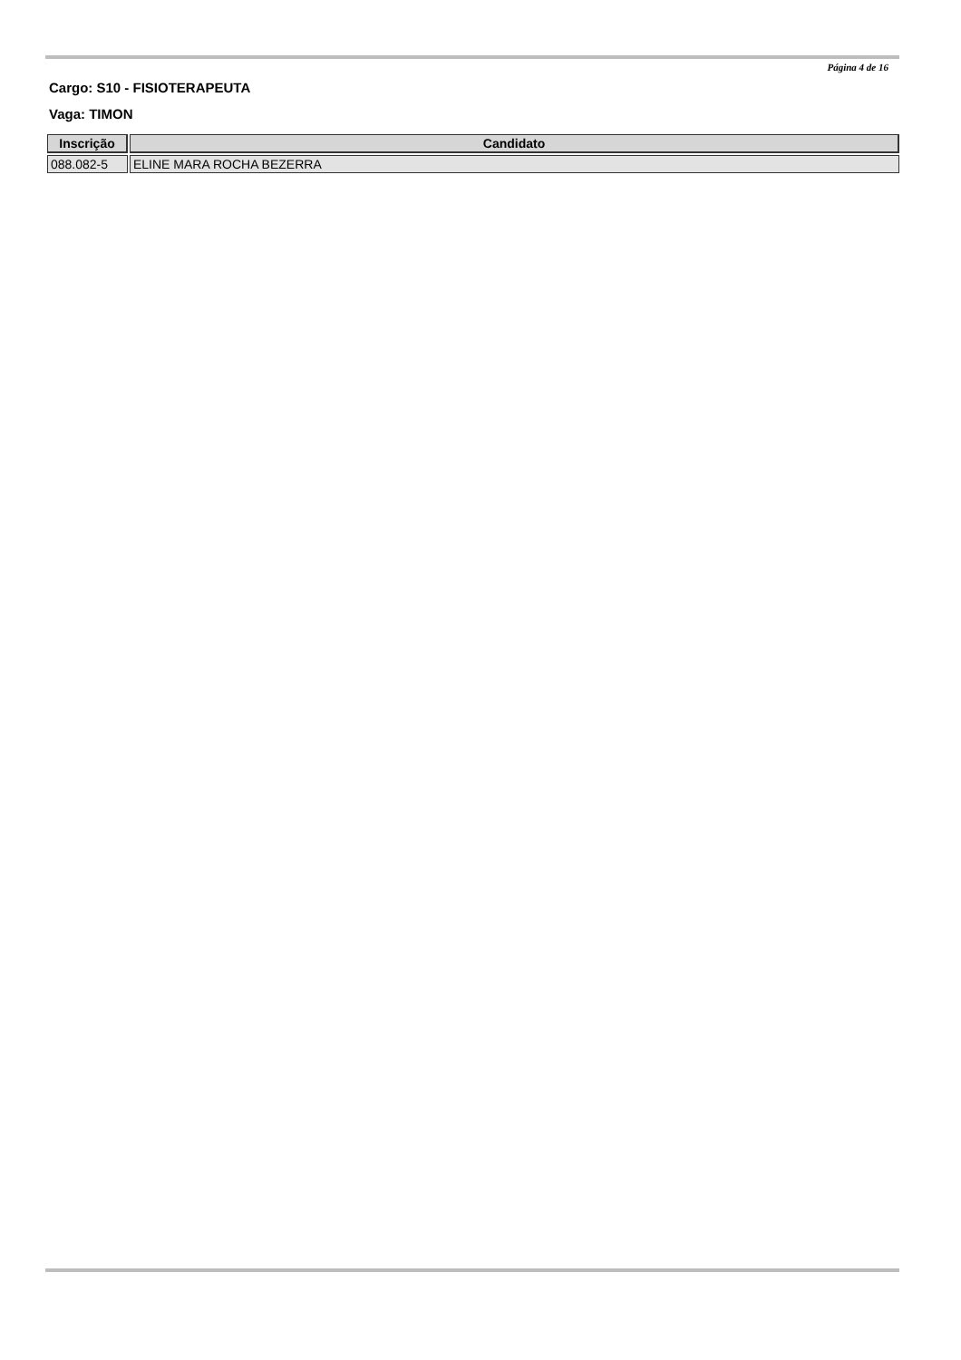Página 4 de 16
Cargo: S10 - FISIOTERAPEUTA
Vaga: TIMON
| Inscrição | Candidato |
| --- | --- |
| 088.082-5 | ELINE MARA ROCHA BEZERRA |